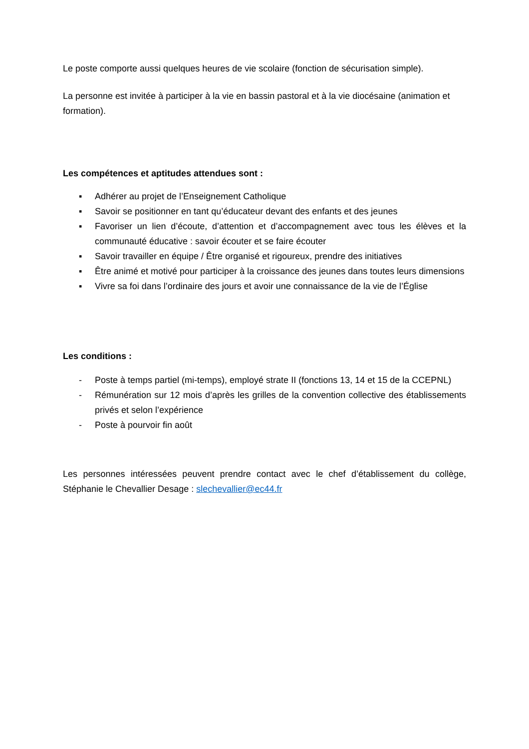Le poste comporte aussi quelques heures de vie scolaire (fonction de sécurisation simple).
La personne est invitée à participer à la vie en bassin pastoral et à la vie diocésaine (animation et formation).
Les compétences et aptitudes attendues sont :
▪ Adhérer au projet de l’Enseignement Catholique
▪ Savoir se positionner en tant qu’éducateur devant des enfants et des jeunes
▪ Favoriser un lien d’écoute, d’attention et d’accompagnement avec tous les élèves et la communauté éducative : savoir écouter et se faire écouter
▪ Savoir travailler en équipe / Être organisé et rigoureux, prendre des initiatives
▪ Être animé et motivé pour participer à la croissance des jeunes dans toutes leurs dimensions
▪ Vivre sa foi dans l’ordinaire des jours et avoir une connaissance de la vie de l’Église
Les conditions :
- Poste à temps partiel (mi-temps), employé strate II (fonctions 13, 14 et 15 de la CCEPNL)
- Rémunération sur 12 mois d’après les grilles de la convention collective des établissements privés et selon l’expérience
- Poste à pourvoir fin août
Les personnes intéressées peuvent prendre contact avec le chef d’établissement du collège, Stéphanie le Chevallier Desage : slechevallier@ec44.fr